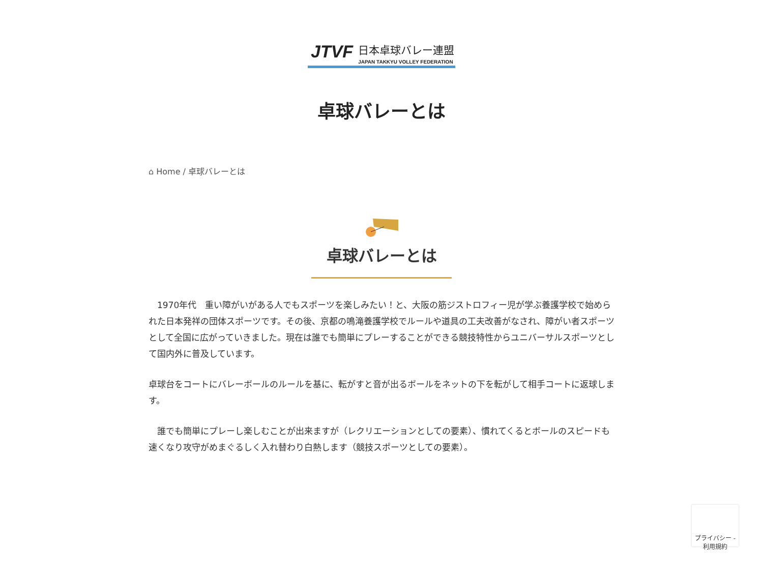JTVF
日本卓球バレー連盟
JAPAN TAKKYU VOLLEY FEDERATION
卓球バレーとは
⌂ Home / 卓球バレーとは
卓球バレーとは
　1970年代　重い障がいがある人でもスポーツを楽しみたい！と、大阪の筋ジストロフィー児が学ぶ養護学校で始められた日本発祥の団体スポーツです。その後、京都の鳴滝養護学校でルールや道具の工夫改善がなされ、障がい者スポーツとして全国に広がっていきました。現在は誰でも簡単にプレーすることができる競技特性からユニバーサルスポーツとして国内外に普及しています。
卓球台をコートにバレーボールのルールを基に、転がすと音が出るボールをネットの下を転がして相手コートに返球します。
　誰でも簡単にプレーし楽しむことが出来ますが（レクリエーションとしての要素）、慣れてくるとボールのスピードも速くなり攻守がめまぐるしく入れ替わり白熱します（競技スポーツとしての要素）。
プライバシー - 利用規約